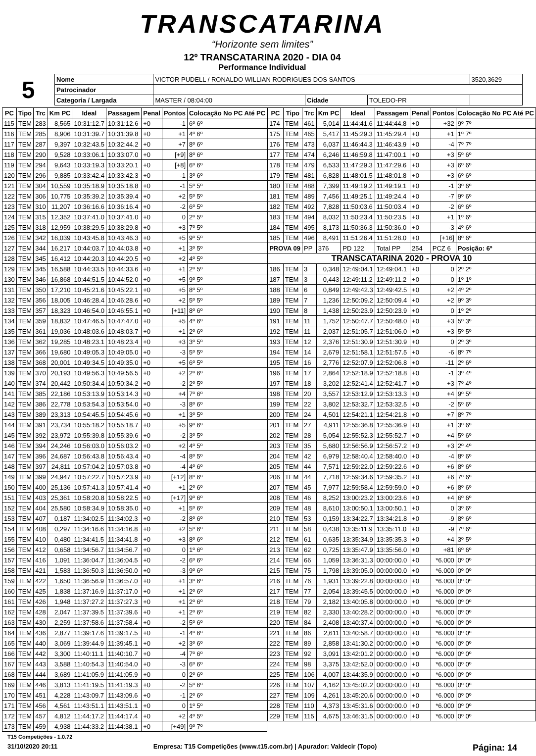TRANSCATARINA
“Horizonte sem limites”
12º TRANSCATARINA 2020 - DIA 04
Performance Individual
| 5 | Nome | VICTOR PUDELL / RONALDO WILLIAN RODRIGUES DOS SANTOS | | | | 3520,3629 |
| | Patrocinador | | | | | |
| | Categoria / Largada | MASTER / 08:04:00 | Cidade | TOLEDO-PR | | |
| PC | Tipo | Trc | Km PC | Ideal | Passagem | Penal | Pontos | Colocação No PC Até PC |
| --- | --- | --- | --- | --- | --- | --- | --- | --- |
| 115 | TEM | 283 | 8,565 | 10:31:12.7 | 10:31:12.6 | +0 | -1 | 6º 6º |
| 116 | TEM | 285 | 8,906 | 10:31:39.7 | 10:31:39.8 | +0 | +1 | 4º 6º |
| 117 | TEM | 287 | 9,397 | 10:32:43.5 | 10:32:44.2 | +0 | +7 | 8º 6º |
| 118 | TEM | 290 | 9,528 | 10:33:06.1 | 10:33:07.0 | +0 | [+9] | 8º 6º |
| 119 | TEM | 294 | 9,643 | 10:33:19.3 | 10:33:20.1 | +0 | [+8] | 6º 6º |
| 120 | TEM | 296 | 9,885 | 10:33:42.4 | 10:33:42.3 | +0 | -1 | 3º 6º |
| 121 | TEM | 304 | 10,559 | 10:35:18.9 | 10:35:18.8 | +0 | -1 | 5º 5º |
| 122 | TEM | 306 | 10,775 | 10:35:39.2 | 10:35:39.4 | +0 | +2 | 5º 5º |
| 123 | TEM | 310 | 11,207 | 10:36:16.6 | 10:36:16.4 | +0 | -2 | 6º 5º |
| 124 | TEM | 315 | 12,352 | 10:37:41.0 | 10:37:41.0 | +0 | 0 | 2º 5º |
| 125 | TEM | 318 | 12,959 | 10:38:29.5 | 10:38:29.8 | +0 | +3 | 7º 5º |
| 126 | TEM | 342 | 16,039 | 10:43:45.8 | 10:43:46.3 | +0 | +5 | 9º 5º |
| 127 | TEM | 344 | 16,217 | 10:44:03.7 | 10:44:03.8 | +0 | +1 | 3º 5º |
| 128 | TEM | 345 | 16,412 | 10:44:20.3 | 10:44:20.5 | +0 | +2 | 4º 5º |
| 129 | TEM | 345 | 16,588 | 10:44:33.5 | 10:44:33.6 | +0 | +1 | 2º 5º |
| 130 | TEM | 346 | 16,868 | 10:44:51.5 | 10:44:52.0 | +0 | +5 | 9º 5º |
| 131 | TEM | 350 | 17,210 | 10:45:21.6 | 10:45:22.1 | +0 | +5 | 8º 5º |
| 132 | TEM | 356 | 18,005 | 10:46:28.4 | 10:46:28.6 | +0 | +2 | 5º 5º |
| 133 | TEM | 357 | 18,323 | 10:46:54.0 | 10:46:55.1 | +0 | [+11] | 8º 6º |
| 134 | TEM | 359 | 18,832 | 10:47:46.5 | 10:47:47.0 | +0 | +5 | 4º 6º |
| 135 | TEM | 361 | 19,036 | 10:48:03.6 | 10:48:03.7 | +0 | +1 | 2º 6º |
| 136 | TEM | 362 | 19,285 | 10:48:23.1 | 10:48:23.4 | +0 | +3 | 3º 5º |
| 137 | TEM | 366 | 19,680 | 10:49:05.3 | 10:49:05.0 | +0 | -3 | 5º 5º |
| 138 | TEM | 368 | 20,001 | 10:49:34.5 | 10:49:35.0 | +0 | +5 | 6º 5º |
| 139 | TEM | 370 | 20,193 | 10:49:56.3 | 10:49:56.5 | +0 | +2 | 2º 6º |
| 140 | TEM | 374 | 20,442 | 10:50:34.4 | 10:50:34.2 | +0 | -2 | 2º 5º |
| 141 | TEM | 385 | 22,186 | 10:53:13.9 | 10:53:14.3 | +0 | +4 | 7º 6º |
| 142 | TEM | 386 | 22,778 | 10:53:54.3 | 10:53:54.0 | +0 | -3 | 8º 6º |
| 143 | TEM | 389 | 23,313 | 10:54:45.5 | 10:54:45.6 | +0 | +1 | 3º 5º |
| 144 | TEM | 391 | 23,734 | 10:55:18.2 | 10:55:18.7 | +0 | +5 | 9º 6º |
| 145 | TEM | 392 | 23,972 | 10:55:39.8 | 10:55:39.6 | +0 | -2 | 3º 5º |
| 146 | TEM | 394 | 24,246 | 10:56:03.0 | 10:56:03.2 | +0 | +2 | 4º 5º |
| 147 | TEM | 396 | 24,687 | 10:56:43.8 | 10:56:43.4 | +0 | -4 | 8º 5º |
| 148 | TEM | 397 | 24,811 | 10:57:04.2 | 10:57:03.8 | +0 | -4 | 4º 6º |
| 149 | TEM | 399 | 24,947 | 10:57:22.7 | 10:57:23.9 | +0 | [+12] | 8º 6º |
| 150 | TEM | 400 | 25,136 | 10:57:41.3 | 10:57:41.4 | +0 | +1 | 2º 6º |
| 151 | TEM | 403 | 25,361 | 10:58:20.8 | 10:58:22.5 | +0 | [+17] | 9º 6º |
| 152 | TEM | 404 | 25,580 | 10:58:34.9 | 10:58:35.0 | +0 | +1 | 5º 6º |
| 153 | TEM | 407 | 0,187 | 11:34:02.5 | 11:34:02.3 | +0 | -2 | 8º 6º |
| 154 | TEM | 408 | 0,297 | 11:34:16.6 | 11:34:16.8 | +0 | +2 | 5º 6º |
| 155 | TEM | 410 | 0,480 | 11:34:41.5 | 11:34:41.8 | +0 | +3 | 8º 6º |
| 156 | TEM | 412 | 0,658 | 11:34:56.7 | 11:34:56.7 | +0 | 0 | 1º 6º |
| 157 | TEM | 416 | 1,091 | 11:36:04.7 | 11:36:04.5 | +0 | -2 | 6º 6º |
| 158 | TEM | 421 | 1,583 | 11:36:50.3 | 11:36:50.0 | +0 | -3 | 9º 6º |
| 159 | TEM | 422 | 1,650 | 11:36:56.9 | 11:36:57.0 | +0 | +1 | 3º 6º |
| 160 | TEM | 425 | 1,838 | 11:37:16.9 | 11:37:17.0 | +0 | +1 | 2º 6º |
| 161 | TEM | 426 | 1,948 | 11:37:27.2 | 11:37:27.3 | +0 | +1 | 2º 6º |
| 162 | TEM | 428 | 2,047 | 11:37:39.5 | 11:37:39.6 | +0 | +1 | 2º 6º |
| 163 | TEM | 430 | 2,259 | 11:37:58.6 | 11:37:58.4 | +0 | -2 | 5º 6º |
| 164 | TEM | 436 | 2,877 | 11:39:17.6 | 11:39:17.5 | +0 | -1 | 4º 6º |
| 165 | TEM | 440 | 3,069 | 11:39:44.9 | 11:39:45.1 | +0 | +2 | 3º 6º |
| 166 | TEM | 442 | 3,300 | 11:40:11.1 | 11:40:10.7 | +0 | -4 | 7º 6º |
| 167 | TEM | 443 | 3,588 | 11:40:54.3 | 11:40:54.0 | +0 | -3 | 6º 6º |
| 168 | TEM | 444 | 3,689 | 11:41:05.9 | 11:41:05.9 | +0 | 0 | 2º 6º |
| 169 | TEM | 446 | 3,813 | 11:41:19.5 | 11:41:19.3 | +0 | -2 | 5º 6º |
| 170 | TEM | 451 | 4,228 | 11:43:09.7 | 11:43:09.6 | +0 | -1 | 2º 6º |
| 171 | TEM | 456 | 4,561 | 11:43:51.1 | 11:43:51.1 | +0 | 0 | 1º 5º |
| 172 | TEM | 457 | 4,812 | 11:44:17.2 | 11:44:17.4 | +0 | +2 | 4º 5º |
| 173 | TEM | 459 | 4,938 | 11:44:33.2 | 11:44:38.1 | +0 | [+49] | 9º 7º |
| PC | Tipo | Trc | Km PC | Ideal | Passagem | Penal | Pontos | Colocação No PC Até PC |
| --- | --- | --- | --- | --- | --- | --- | --- | --- |
| 174 | TEM | 461 | 5,014 | 11:44:41.6 | 11:44:44.8 | +0 | +32 | 9º 7º |
| 175 | TEM | 465 | 5,417 | 11:45:29.3 | 11:45:29.4 | +0 | +1 | 1º 7º |
| 176 | TEM | 473 | 6,037 | 11:46:44.3 | 11:46:43.9 | +0 | -4 | 7º 7º |
| 177 | TEM | 474 | 6,246 | 11:46:59.8 | 11:47:00.1 | +0 | +3 | 5º 6º |
| 178 | TEM | 479 | 6,533 | 11:47:29.3 | 11:47:29.6 | +0 | +3 | 6º 6º |
| 179 | TEM | 481 | 6,828 | 11:48:01.5 | 11:48:01.8 | +0 | +3 | 6º 6º |
| 180 | TEM | 488 | 7,399 | 11:49:19.2 | 11:49:19.1 | +0 | -1 | 3º 6º |
| 181 | TEM | 489 | 7,456 | 11:49:25.1 | 11:49:24.4 | +0 | -7 | 9º 6º |
| 182 | TEM | 492 | 7,828 | 11:50:03.6 | 11:50:03.4 | +0 | -2 | 6º 6º |
| 183 | TEM | 494 | 8,032 | 11:50:23.4 | 11:50:23.5 | +0 | +1 | 1º 6º |
| 184 | TEM | 495 | 8,173 | 11:50:36.3 | 11:50:36.0 | +0 | -3 | 4º 6º |
| 185 | TEM | 496 | 8,491 | 11:51:26.4 | 11:51:28.0 | +0 | [+16] | 8º 6º |
| PROVA 09 | | PP | 376 | PD 122 | Total PP | 254 | PCZ 6 | Posição: 6º |
| TRANSCATARINA 2020 - PROVA 10 | | | | | | | | |
| 186 | TEM | 3 | 0,348 | 12:49:04.1 | 12:49:04.1 | +0 | 0 | 2º 2º |
| 187 | TEM | 3 | 0,443 | 12:49:11.2 | 12:49:11.2 | +0 | 0 | 1º 1º |
| 188 | TEM | 6 | 0,849 | 12:49:42.3 | 12:49:42.5 | +0 | +2 | 4º 2º |
| 189 | TEM | 7 | 1,236 | 12:50:09.2 | 12:50:09.4 | +0 | +2 | 9º 3º |
| 190 | TEM | 8 | 1,438 | 12:50:23.9 | 12:50:23.9 | +0 | 0 | 1º 2º |
| 191 | TEM | 11 | 1,752 | 12:50:47.7 | 12:50:48.0 | +0 | +3 | 5º 3º |
| 192 | TEM | 11 | 2,037 | 12:51:05.7 | 12:51:06.0 | +0 | +3 | 5º 5º |
| 193 | TEM | 12 | 2,376 | 12:51:30.9 | 12:51:30.9 | +0 | 0 | 2º 3º |
| 194 | TEM | 14 | 2,679 | 12:51:58.1 | 12:51:57.5 | +0 | -6 | 8º 7º |
| 195 | TEM | 16 | 2,776 | 12:52:07.9 | 12:52:06.8 | +0 | -11 | 2º 6º |
| 196 | TEM | 17 | 2,864 | 12:52:18.9 | 12:52:18.8 | +0 | -1 | 3º 4º |
| 197 | TEM | 18 | 3,202 | 12:52:41.4 | 12:52:41.7 | +0 | +3 | 7º 4º |
| 198 | TEM | 20 | 3,557 | 12:53:12.9 | 12:53:13.3 | +0 | +4 | 9º 5º |
| 199 | TEM | 22 | 3,802 | 12:53:32.7 | 12:53:32.5 | +0 | -2 | 5º 6º |
| 200 | TEM | 24 | 4,501 | 12:54:21.1 | 12:54:21.8 | +0 | +7 | 8º 7º |
| 201 | TEM | 27 | 4,911 | 12:55:36.8 | 12:55:36.9 | +0 | +1 | 3º 6º |
| 202 | TEM | 28 | 5,054 | 12:55:52.3 | 12:55:52.7 | +0 | +4 | 5º 6º |
| 203 | TEM | 35 | 5,680 | 12:56:56.9 | 12:56:57.2 | +0 | +3 | 2º 4º |
| 204 | TEM | 42 | 6,979 | 12:58:40.4 | 12:58:40.0 | +0 | -4 | 8º 6º |
| 205 | TEM | 44 | 7,571 | 12:59:22.0 | 12:59:22.6 | +0 | +6 | 8º 6º |
| 206 | TEM | 44 | 7,718 | 12:59:34.6 | 12:59:35.2 | +0 | +6 | 7º 6º |
| 207 | TEM | 45 | 7,977 | 12:59:58.4 | 12:59:59.0 | +0 | +6 | 8º 6º |
| 208 | TEM | 46 | 8,252 | 13:00:23.2 | 13:00:23.6 | +0 | +4 | 6º 6º |
| 209 | TEM | 48 | 8,610 | 13:00:50.1 | 13:00:50.1 | +0 | 0 | 3º 6º |
| 210 | TEM | 53 | 0,159 | 13:34:22.7 | 13:34:21.8 | +0 | -9 | 8º 6º |
| 211 | TEM | 58 | 0,438 | 13:35:11.9 | 13:35:11.0 | +0 | -9 | 7º 6º |
| 212 | TEM | 61 | 0,635 | 13:35:34.9 | 13:35:35.3 | +0 | +4 | 3º 5º |
| 213 | TEM | 62 | 0,725 | 13:35:47.9 | 13:35:56.0 | +0 | +81 | 6º 6º |
| 214 | TEM | 66 | 1,059 | 13:36:31.3 | 00:00:00.0 | +0 | *6.000 | 0º 0º |
| 215 | TEM | 75 | 1,798 | 13:39:05.0 | 00:00:00.0 | +0 | *6.000 | 0º 0º |
| 216 | TEM | 76 | 1,931 | 13:39:22.8 | 00:00:00.0 | +0 | *6.000 | 0º 0º |
| 217 | TEM | 77 | 2,054 | 13:39:45.5 | 00:00:00.0 | +0 | *6.000 | 0º 0º |
| 218 | TEM | 79 | 2,182 | 13:40:05.8 | 00:00:00.0 | +0 | *6.000 | 0º 0º |
| 219 | TEM | 82 | 2,330 | 13:40:28.2 | 00:00:00.0 | +0 | *6.000 | 0º 0º |
| 220 | TEM | 84 | 2,408 | 13:40:37.4 | 00:00:00.0 | +0 | *6.000 | 0º 0º |
| 221 | TEM | 86 | 2,611 | 13:40:58.7 | 00:00:00.0 | +0 | *6.000 | 0º 0º |
| 222 | TEM | 89 | 2,858 | 13:41:30.2 | 00:00:00.0 | +0 | *6.000 | 0º 0º |
| 223 | TEM | 92 | 3,091 | 13:42:01.2 | 00:00:00.0 | +0 | *6.000 | 0º 0º |
| 224 | TEM | 98 | 3,375 | 13:42:52.0 | 00:00:00.0 | +0 | *6.000 | 0º 0º |
| 225 | TEM | 106 | 4,007 | 13:44:35.9 | 00:00:00.0 | +0 | *6.000 | 0º 0º |
| 226 | TEM | 107 | 4,162 | 13:45:02.2 | 00:00:00.0 | +0 | *6.000 | 0º 0º |
| 227 | TEM | 109 | 4,261 | 13:45:20.6 | 00:00:00.0 | +0 | *6.000 | 0º 0º |
| 228 | TEM | 110 | 4,373 | 13:45:31.6 | 00:00:00.0 | +0 | *6.000 | 0º 0º |
| 229 | TEM | 115 | 4,675 | 13:46:31.5 | 00:00:00.0 | +0 | *6.000 | 0º 0º |
T15 Competições - 1.0.72
31/10/2020 20:11 Empresa: T15 Competições (www.t15.com.br) | Apurador: Valdecir (Topo) Página: 14